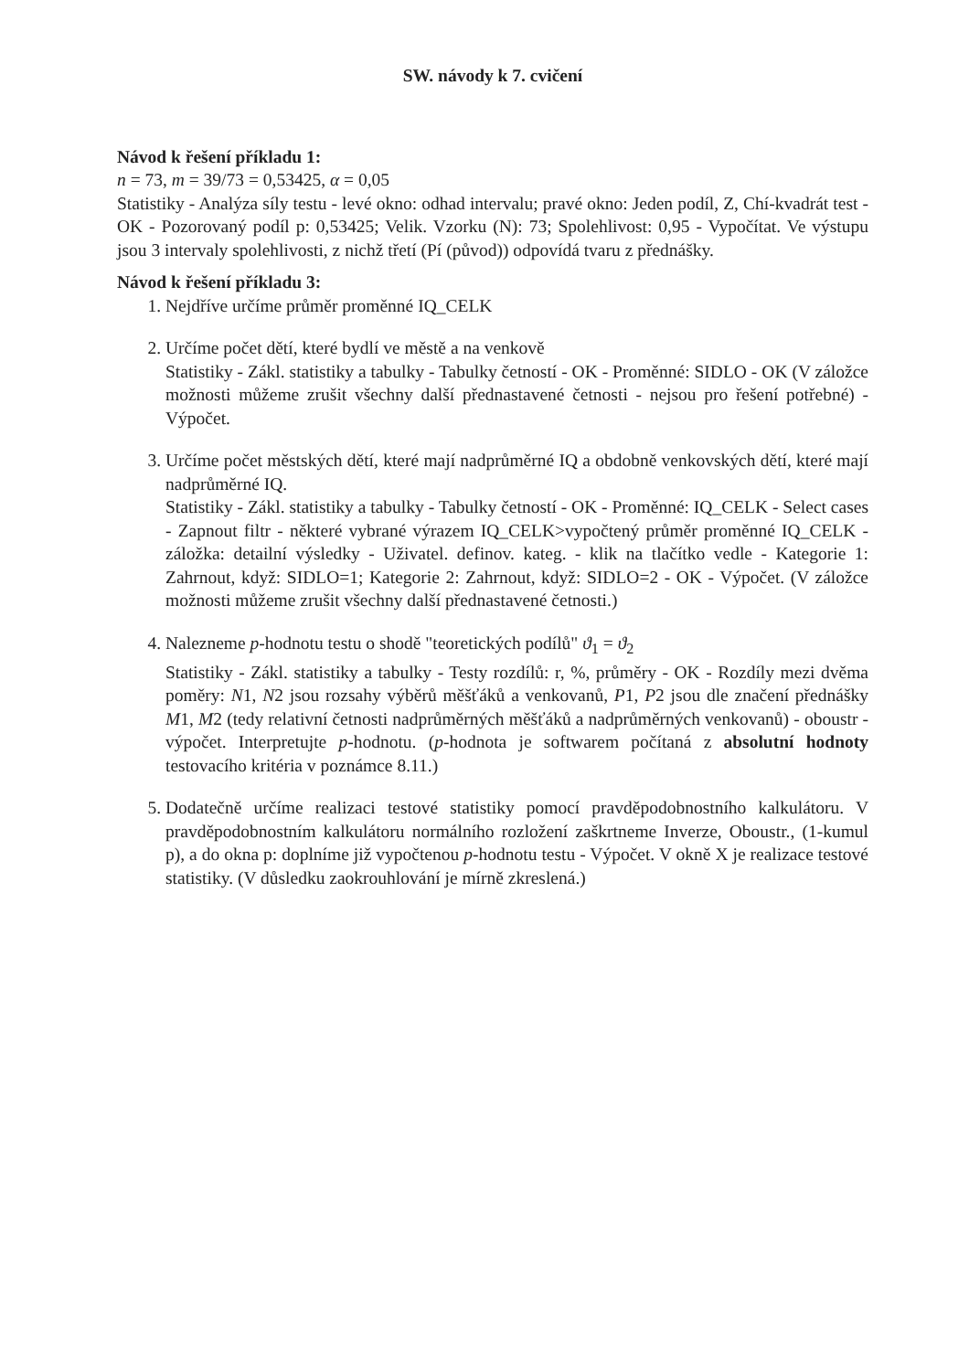SW. návody k 7. cvičení
Návod k řešení příkladu 1:
n = 73, m = 39/73 = 0,53425, α = 0,05
Statistiky - Analýza síly testu - levé okno: odhad intervalu; pravé okno: Jeden podíl, Z, Chí-kvadrát test - OK - Pozorovaný podíl p: 0,53425; Velik. Vzorku (N): 73; Spolehlivost: 0,95 - Vypočítat. Ve výstupu jsou 3 intervaly spolehlivosti, z nichž třetí (Pí (původ)) odpovídá tvaru z přednášky.
Návod k řešení příkladu 3:
1. Nejdříve určíme průměr proměnné IQ_CELK
2. Určíme počet dětí, které bydlí ve městě a na venkově
Statistiky - Zákl. statistiky a tabulky - Tabulky četností - OK - Proměnné: SIDLO - OK (V záložce možnosti můžeme zrušit všechny další přednastavené četnosti - nejsou pro řešení potřebné) - Výpočet.
3. Určíme počet městských dětí, které mají nadprůměrné IQ a obdobně venkovských dětí, které mají nadprůměrné IQ.
Statistiky - Zákl. statistiky a tabulky - Tabulky četností - OK - Proměnné: IQ_CELK - Select cases - Zapnout filtr - některé vybrané výrazem IQ_CELK>vypočtený průměr proměnné IQ_CELK - záložka: detailní výsledky - Uživatel. definov. kateg. - klik na tlačítko vedle - Kategorie 1: Zahrnout, když: SIDLO=1; Kategorie 2: Zahrnout, když: SIDLO=2 - OK - Výpočet. (V záložce možnosti můžeme zrušit všechny další přednastavené četnosti.)
4. Nalezneme p-hodnotu testu o shodě "teoretických podílů" ϑ<sub>1</sub> = ϑ<sub>2</sub>
Statistiky - Zákl. statistiky a tabulky - Testy rozdílů: r, %, průměry - OK - Rozdíly mezi dvěma poměry: N1, N2 jsou rozsahy výběrů měšťáků a venkovanů, P1, P2 jsou dle značení přednášky M1, M2 (tedy relativní četnosti nadprůměrných měšťáků a nadprůměrných venkovanů) - oboustr - výpočet. Interpretujte p-hodnotu. (p-hodnota je softwarem počítaná z absolutní hodnoty testovacího kritéria v poznámce 8.11.)
5. Dodatečně určíme realizaci testové statistiky pomocí pravděpodobnostního kalkulátoru. V pravděpodobnostním kalkulátoru normálního rozložení zaškrtneme Inverze, Oboustr., (1-kumul p), a do okna p: doplníme již vypočtenou p-hodnotu testu - Výpočet. V okně X je realizace testové statistiky. (V důsledku zaokrouhlování je mírně zkreslená.)